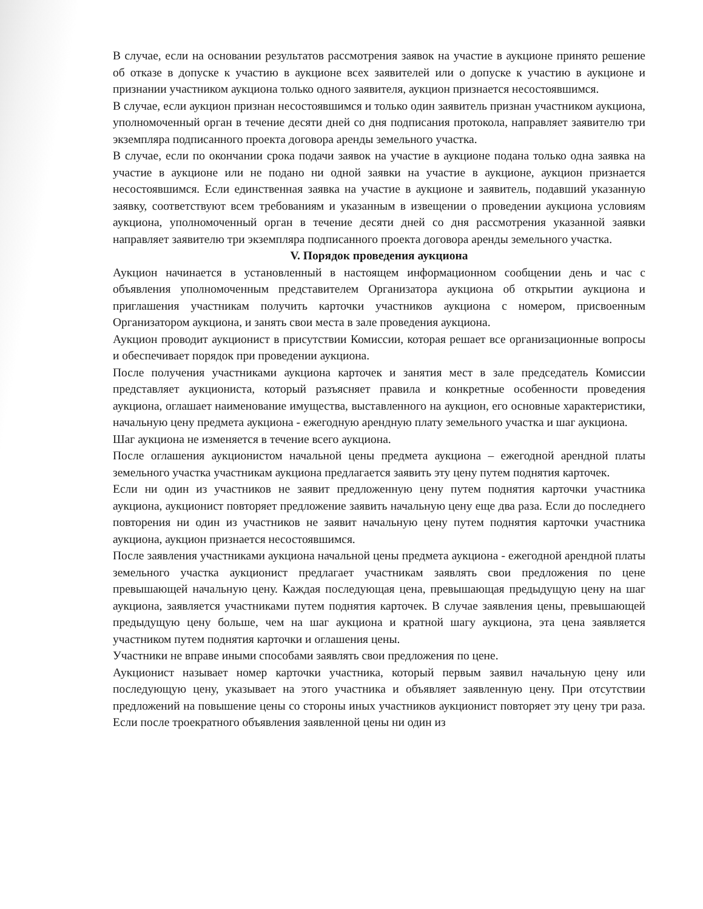В случае, если на основании результатов рассмотрения заявок на участие в аукционе принято решение об отказе в допуске к участию в аукционе всех заявителей или о допуске к участию в аукционе и признании участником аукциона только одного заявителя, аукцион признается несостоявшимся.
В случае, если аукцион признан несостоявшимся и только один заявитель признан участником аукциона, уполномоченный орган в течение десяти дней со дня подписания протокола, направляет заявителю три экземпляра подписанного проекта договора аренды земельного участка.
В случае, если по окончании срока подачи заявок на участие в аукционе подана только одна заявка на участие в аукционе или не подано ни одной заявки на участие в аукционе, аукцион признается несостоявшимся. Если единственная заявка на участие в аукционе и заявитель, подавший указанную заявку, соответствуют всем требованиям и указанным в извещении о проведении аукциона условиям аукциона, уполномоченный орган в течение десяти дней со дня рассмотрения указанной заявки направляет заявителю три экземпляра подписанного проекта договора аренды земельного участка.
V. Порядок проведения аукциона
Аукцион начинается в установленный в настоящем информационном сообщении день и час с объявления уполномоченным представителем Организатора аукциона об открытии аукциона и приглашения участникам получить карточки участников аукциона с номером, присвоенным Организатором аукциона, и занять свои места в зале проведения аукциона.
Аукцион проводит аукционист в присутствии Комиссии, которая решает все организационные вопросы и обеспечивает порядок при проведении аукциона.
После получения участниками аукциона карточек и занятия мест в зале председатель Комиссии представляет аукциониста, который разъясняет правила и конкретные особенности проведения аукциона, оглашает наименование имущества, выставленного на аукцион, его основные характеристики, начальную цену предмета аукциона - ежегодную арендную плату земельного участка и шаг аукциона.
Шаг аукциона не изменяется в течение всего аукциона.
После оглашения аукционистом начальной цены предмета аукциона – ежегодной арендной платы земельного участка участникам аукциона предлагается заявить эту цену путем поднятия карточек.
Если ни один из участников не заявит предложенную цену путем поднятия карточки участника аукциона, аукционист повторяет предложение заявить начальную цену еще два раза. Если до последнего повторения ни один из участников не заявит начальную цену путем поднятия карточки участника аукциона, аукцион признается несостоявшимся.
После заявления участниками аукциона начальной цены предмета аукциона - ежегодной арендной платы земельного участка аукционист предлагает участникам заявлять свои предложения по цене превышающей начальную цену. Каждая последующая цена, превышающая предыдущую цену на шаг аукциона, заявляется участниками путем поднятия карточек. В случае заявления цены, превышающей предыдущую цену больше, чем на шаг аукциона и кратной шагу аукциона, эта цена заявляется участником путем поднятия карточки и оглашения цены.
Участники не вправе иными способами заявлять свои предложения по цене.
Аукционист называет номер карточки участника, который первым заявил начальную цену или последующую цену, указывает на этого участника и объявляет заявленную цену. При отсутствии предложений на повышение цены со стороны иных участников аукционист повторяет эту цену три раза. Если после троекратного объявления заявленной цены ни один из